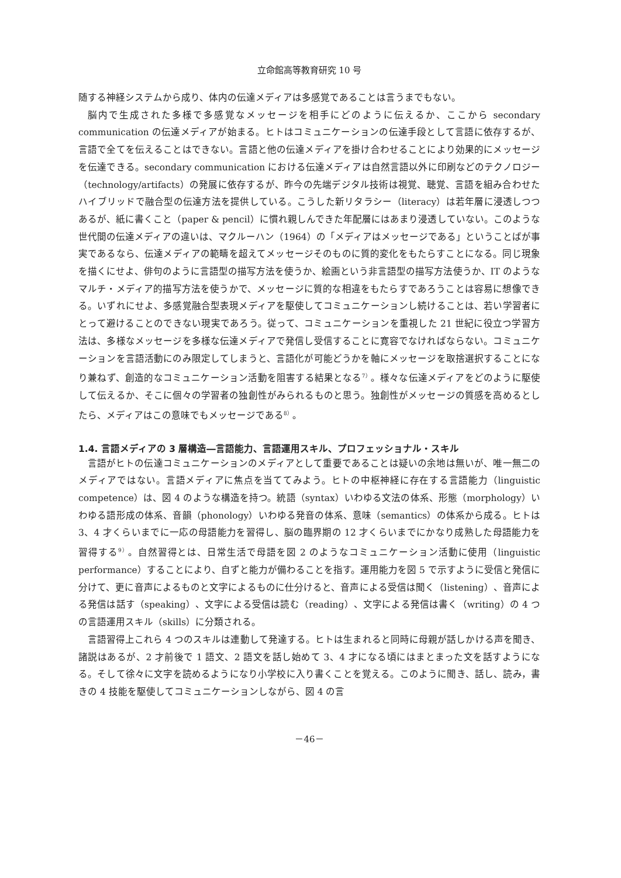立命館高等教育研究 10 号
随する神経システムから成り、体内の伝達メディアは多感覚であることは言うまでもない。
脳内で生成された多様で多感覚なメッセージを相手にどのように伝えるか、ここから secondary communication の伝達メディアが始まる。ヒトはコミュニケーションの伝達手段として言語に依存するが、言語で全てを伝えることはできない。言語と他の伝達メディアを掛け合わせることにより効果的にメッセージを伝達できる。secondary communication における伝達メディアは自然言語以外に印刷などのテクノロジー（technology/artifacts）の発展に依存するが、昨今の先端デジタル技術は視覚、聴覚、言語を組み合わせたハイブリッドで融合型の伝達方法を提供している。こうした新リタラシー（literacy）は若年層に浸透しつつあるが、紙に書くこと（paper & pencil）に慣れ親しんできた年配層にはあまり浸透していない。このような世代間の伝達メディアの違いは、マクルーハン（1964）の「メディアはメッセージである」ということばが事実であるなら、伝達メディアの範疇を超えてメッセージそのものに質的変化をもたらすことになる。同じ現象を描くにせよ、俳句のように言語型の描写方法を使うか、絵画という非言語型の描写方法使うか、IT のようなマルチ・メディア的描写方法を使うかで、メッセージに質的な相違をもたらすであろうことは容易に想像できる。いずれにせよ、多感覚融合型表現メディアを駆使してコミュニケーションし続けることは、若い学習者にとって避けることのできない現実であろう。従って、コミュニケーションを重視した 21 世紀に役立つ学習方法は、多様なメッセージを多様な伝達メディアで発信し受信することに寛容でなければならない。コミュニケーションを言語活動にのみ限定してしまうと、言語化が可能どうかを軸にメッセージを取捨選択することになり兼ねず、創造的なコミュニケーション活動を阻害する結果となる<sup>7）</sup>。様々な伝達メディアをどのように駆使して伝えるか、そこに個々の学習者の独創性がみられるものと思う。独創性がメッセージの質感を高めるとしたら、メディアはこの意味でもメッセージである<sup>8）</sup>。
1.4. 言語メディアの 3 層構造―言語能力、言語運用スキル、プロフェッショナル・スキル
言語がヒトの伝達コミュニケーションのメディアとして重要であることは疑いの余地は無いが、唯一無二のメディアではない。言語メディアに焦点を当ててみよう。ヒトの中枢神経に存在する言語能力（linguistic competence）は、図 4 のような構造を持つ。統語（syntax）いわゆる文法の体系、形態（morphology）いわゆる語形成の体系、音韻（phonology）いわゆる発音の体系、意味（semantics）の体系から成る。ヒトは 3、4 才くらいまでに一応の母語能力を習得し、脳の臨界期の 12 才くらいまでにかなり成熟した母語能力を習得する<sup>9）</sup>。自然習得とは、日常生活で母語を図 2 のようなコミュニケーション活動に使用（linguistic performance）することにより、自ずと能力が備わることを指す。運用能力を図 5 で示すように受信と発信に分けて、更に音声によるものと文字によるものに仕分けると、音声による受信は聞く（listening）、音声による発信は話す（speaking）、文字による受信は読む（reading）、文字による発信は書く（writing）の 4 つの言語運用スキル（skills）に分類される。
言語習得上これら 4 つのスキルは連動して発達する。ヒトは生まれると同時に母親が話しかける声を聞き、諸説はあるが、2 才前後で 1 語文、2 語文を話し始めて 3、4 才になる頃にはまとまった文を話すようになる。そして徐々に文字を読めるようになり小学校に入り書くことを覚える。このように聞き、話し、読み，書きの 4 技能を駆使してコミュニケーションしながら、図 4 の言
－46－